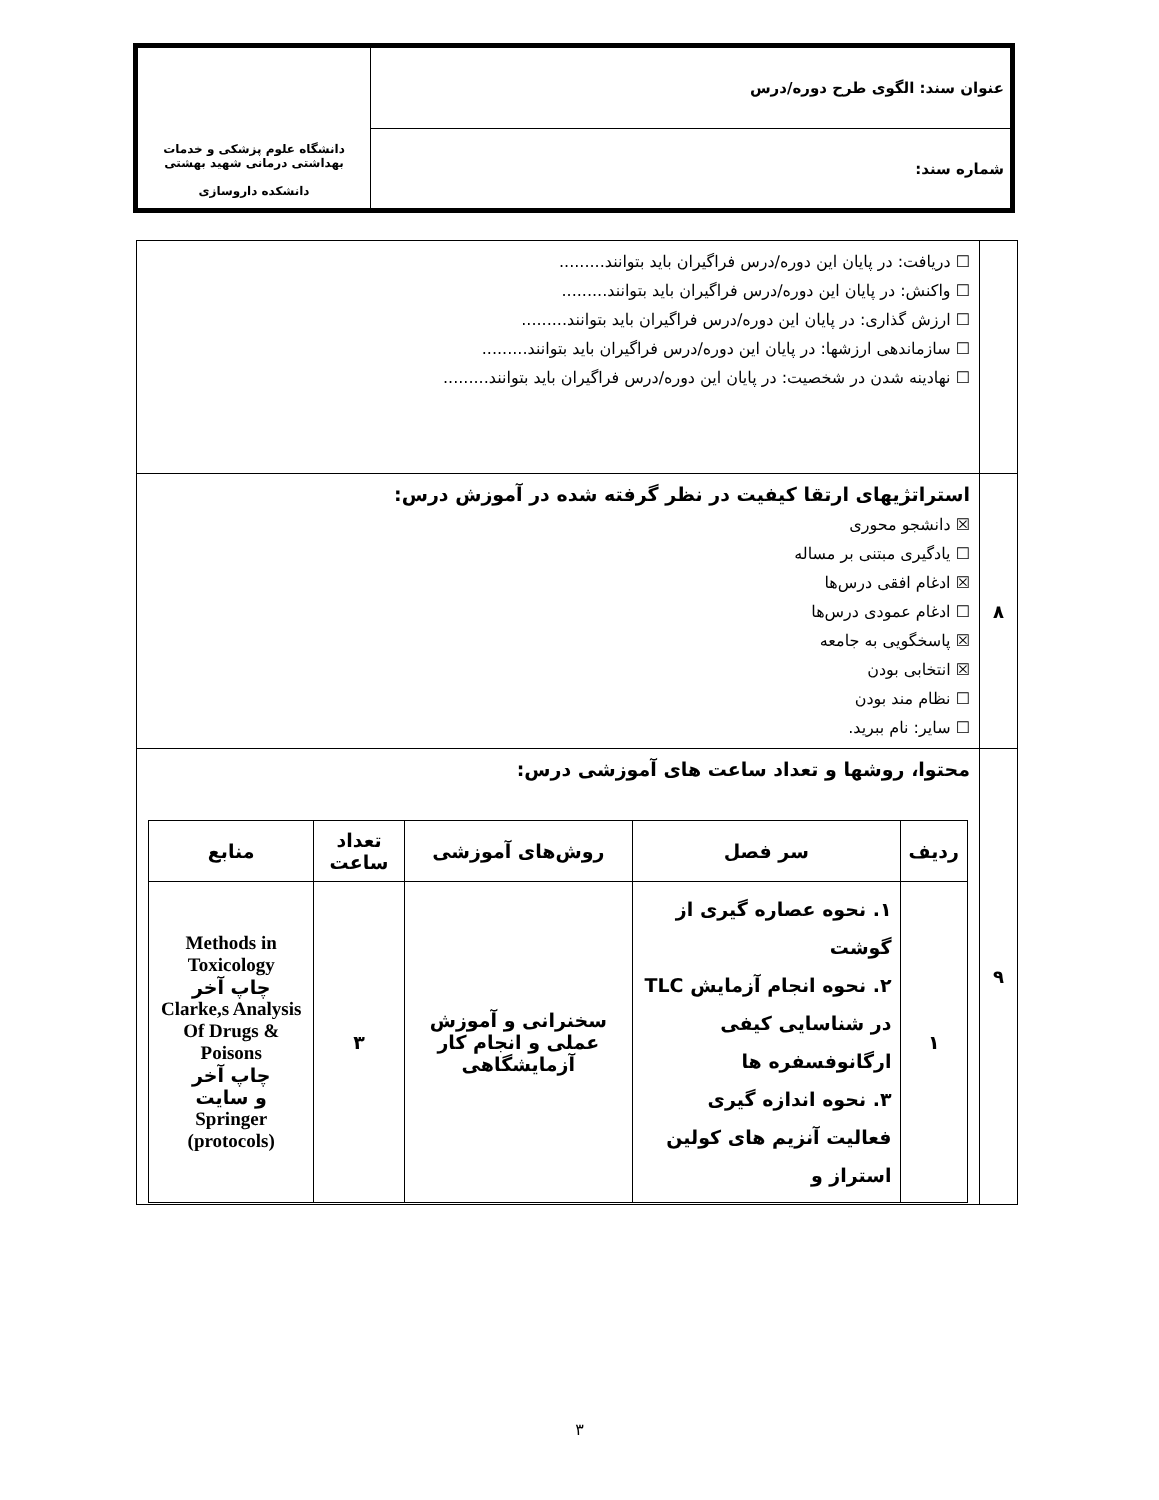| عنوان سند: الگوی طرح دوره/درس | دانشگاه علوم پزشکی و خدمات بهداشتی درمانی شهید بهشتی دانشکده داروسازی |
| شماره سند: | |
| | ☐ دریافت: در پایان این دوره/درس فراگیران باید بتوانند......... ☐ واکنش: در پایان این دوره/درس فراگیران باید بتوانند......... ☐ ارزش گذاری: در پایان این دوره/درس فراگیران باید بتوانند......... ☐ سازماندهی ارزشها: در پایان این دوره/درس فراگیران باید بتوانند......... ☐ نهادینه شدن در شخصیت: در پایان این دوره/درس فراگیران باید بتوانند......... |
| ۸ | استراتژیهای ارتقا کیفیت در نظر گرفته شده در آموزش درس: ☒ دانشجو محوری ☐ یادگیری مبتنی بر مساله ☒ ادغام افقی درس‌ها ☐ ادغام عمودی درس‌ها ☒ پاسخگویی به جامعه ☒ انتخابی بودن ☐ نظام مند بودن ☐ سایر: نام ببرید. |
| ۹ | محتوا، روشها و تعداد ساعت های آموزشی درس: / ردیف / سر فصل / روش‌های آموزشی / تعداد ساعت / منابع / / --- / --- / --- / --- / --- / / ۱ / ۱. نحوه عصاره گیری از گوشت ۲. نحوه انجام آزمایش TLC در شناسایی کیفی ارگانوفسفره ها ۳. نحوه اندازه گیری فعالیت آنزیم های کولین استراز و / سخنرانی و آموزش عملی و انجام کار آزمایشگاهی / ۳ / Methods in Toxicology چاپ آخر Clarke,s Analysis Of Drugs & Poisons چاپ آخر و سایت Springer (protocols) / |
۳